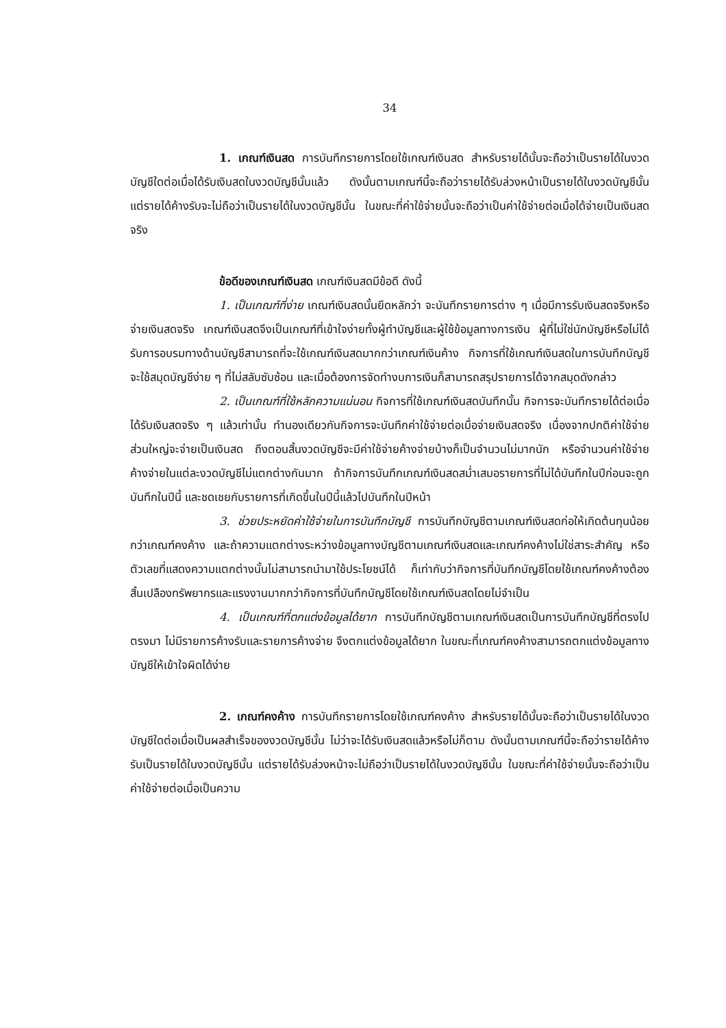34
1. เกณฑ์เงินสด การบันทึกรายการโดยใช้เกณฑ์เงินสด สำหรับรายได้นั้นจะถือว่าเป็นรายได้ในงวดบัญชีใดต่อเมื่อได้รับเงินสดในงวดบัญชีนั้นแล้ว ดังนั้นตามเกณฑ์นี้จะถือว่ารายได้รับล่วงหน้าเป็นรายได้ในงวดบัญชีนั้น แต่รายได้ค้างรับจะไม่ถือว่าเป็นรายได้ในงวดบัญชีนั้น ในขณะที่ค่าใช้จ่ายนั้นจะถือว่าเป็นค่าใช้จ่ายต่อเมื่อได้จ่ายเป็นเงินสดจริง
ข้อดีของเกณฑ์เงินสด เกณฑ์เงินสดมีข้อดี ดังนี้
1. เป็นเกณฑ์ที่ง่าย เกณฑ์เงินสดนั้นยึดหลักว่า จะบันทึกรายการต่าง ๆ เมื่อมีการรับเงินสดจริงหรือจ่ายเงินสดจริง เกณฑ์เงินสดจึงเป็นเกณฑ์ที่เข้าใจง่ายทั้งผู้ทำบัญชีและผู้ใช้ข้อมูลทางการเงิน ผู้ที่ไม่ใช่นักบัญชีหรือไม่ได้รับการอบรมทางด้านบัญชีสามารถที่จะใช้เกณฑ์เงินสดมากกว่าเกณฑ์เงินค้าง กิจการที่ใช้เกณฑ์เงินสดในการบันทึกบัญชีจะใช้สมุดบัญชีง่าย ๆ ที่ไม่สลับซับซ้อน และเมื่อต้องการจัดทำงบการเงินก็สามารถสรุปรายการได้จากสมุดดังกล่าว
2. เป็นเกณฑ์ที่ใช้หลักความแน่นอน กิจการที่ใช้เกณฑ์เงินสดบันทึกนั้น กิจการจะบันทึกรายได้ต่อเมื่อได้รับเงินสดจริง ๆ แล้วเท่านั้น ทำนองเดียวกันกิจการจะบันทึกค่าใช้จ่ายต่อเมื่อจ่ายเงินสดจริง เนื่องจากปกติค่าใช้จ่ายส่วนใหญ่จะจ่ายเป็นเงินสด ถึงตอนสิ้นงวดบัญชีจะมีค่าใช้จ่ายค้างจ่ายบ้างก็เป็นจำนวนไม่มากนัก หรือจำนวนค่าใช้จ่ายค้างจ่ายในแต่ละงวดบัญชีไม่แตกต่างกันมาก ถ้ากิจการบันทึกเกณฑ์เงินสดสม่ำเสมอรายการที่ไม่ได้บันทึกในปีก่อนจะถูกบันทึกในปีนี้ และชดเชยกับรายการที่เกิดขึ้นในปีนี้แล้วไปบันทึกในปีหน้า
3. ช่วยประหยัดค่าใช้จ่ายในการบันทึกบัญชี การบันทึกบัญชีตามเกณฑ์เงินสดก่อให้เกิดต้นทุนน้อยกว่าเกณฑ์คงค้าง และถ้าความแตกต่างระหว่างข้อมูลทางบัญชีตามเกณฑ์เงินสดและเกณฑ์คงค้างไม่ใช่สาระสำคัญ หรือตัวเลขที่แสดงความแตกต่างนั้นไม่สามารถนำมาใช้ประโยชน์ได้ ก็เท่ากับว่ากิจการที่บันทึกบัญชีโดยใช้เกณฑ์คงค้างต้องสิ้นเปลืองทรัพยากรและแรงงานมากกว่ากิจการที่บันทึกบัญชีโดยใช้เกณฑ์เงินสดโดยไม่จำเป็น
4. เป็นเกณฑ์ที่ตกแต่งข้อมูลได้ยาก การบันทึกบัญชีตามเกณฑ์เงินสดเป็นการบันทึกบัญชีที่ตรงไปตรงมา ไม่มีรายการค้างรับและรายการค้างจ่าย จึงตกแต่งข้อมูลได้ยาก ในขณะที่เกณฑ์คงค้างสามารถตกแต่งข้อมูลทางบัญชีให้เข้าใจผิดได้ง่าย
2. เกณฑ์คงค้าง การบันทึกรายการโดยใช้เกณฑ์คงค้าง สำหรับรายได้นั้นจะถือว่าเป็นรายได้ในงวดบัญชีใดต่อเมื่อเป็นผลสำเร็จของงวดบัญชีนั้น ไม่ว่าจะได้รับเงินสดแล้วหรือไม่ก็ตาม ดังนั้นตามเกณฑ์นี้จะถือว่ารายได้ค้างรับเป็นรายได้ในงวดบัญชีนั้น แต่รายได้รับล่วงหน้าจะไม่ถือว่าเป็นรายได้ในงวดบัญชีนั้น ในขณะที่ค่าใช้จ่ายนั้นจะถือว่าเป็นค่าใช้จ่ายต่อเมื่อเป็นความ